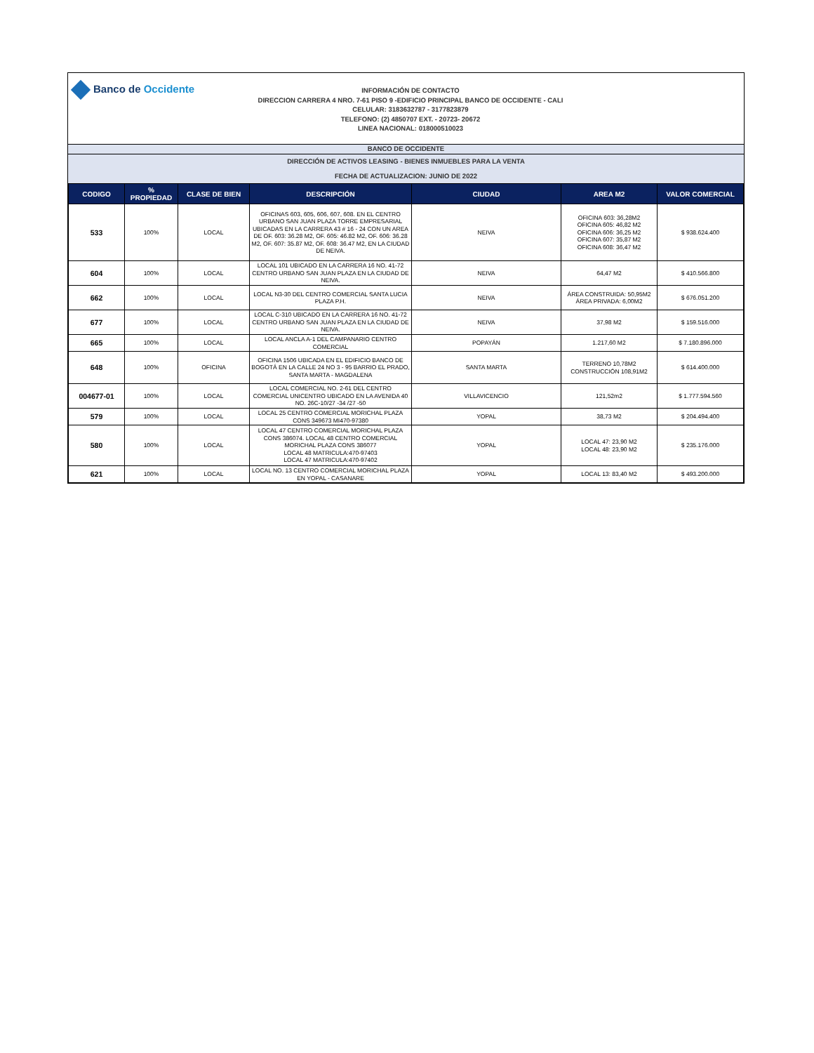Banco de Occidente
INFORMACIÓN DE CONTACTO
DIRECCION CARRERA 4 NRO. 7-61 PISO 9 -EDIFICIO PRINCIPAL BANCO DE OCCIDENTE - CALI
CELULAR: 3183632787 - 3177823879
TELEFONO: (2) 4850707 EXT. - 20723- 20672
LINEA NACIONAL: 018000510023
BANCO DE OCCIDENTE
DIRECCIÓN DE ACTIVOS LEASING - BIENES INMUEBLES PARA LA VENTA
FECHA DE ACTUALIZACION: JUNIO DE 2022
| CODIGO | % PROPIEDAD | CLASE DE BIEN | DESCRIPCIÓN | CIUDAD | AREA M2 | VALOR COMERCIAL |
| --- | --- | --- | --- | --- | --- | --- |
| 533 | 100% | LOCAL | OFICINAS 603, 605, 606, 607, 608. EN EL CENTRO URBANO SAN JUAN PLAZA TORRE EMPRESARIAL UBICADAS EN LA CARRERA 43 # 16 - 24 CON UN AREA DE OF. 603: 36.28 M2, OF. 605: 46.82 M2, OF. 606: 36.28 M2, OF. 607: 35.87 M2, OF. 608: 36.47 M2, EN LA CIUDAD DE NEIVA. | NEIVA | OFICINA 603: 36,28M2 OFICINA 605: 46,82 M2 OFICINA 606: 36,25 M2 OFICINA 607: 35,87 M2 OFICINA 608: 36,47 M2 | $ 938.624.400 |
| 604 | 100% | LOCAL | LOCAL 101 UBICADO EN LA CARRERA 16 NO. 41-72 CENTRO URBANO SAN JUAN PLAZA EN LA CIUDAD DE NEIVA. | NEIVA | 64,47 M2 | $ 410.566.800 |
| 662 | 100% | LOCAL | LOCAL N3-30 DEL CENTRO COMERCIAL SANTA LUCIA PLAZA P.H. | NEIVA | ÁREA CONSTRUIDA: 50,95M2 ÁREA PRIVADA: 6,00M2 | $ 676.051.200 |
| 677 | 100% | LOCAL | LOCAL C-310 UBICADO EN LA CARRERA 16 NO. 41-72 CENTRO URBANO SAN JUAN PLAZA EN LA CIUDAD DE NEIVA. | NEIVA | 37,98 M2 | $ 159.516.000 |
| 665 | 100% | LOCAL | LOCAL ANCLA A-1 DEL CAMPANARIO CENTRO COMERCIAL | POPAYÁN | 1.217,60 M2 | $ 7.180.896.000 |
| 648 | 100% | OFICINA | OFICINA 1506 UBICADA EN EL EDIFICIO BANCO DE BOGOTÁ EN LA CALLE 24 NO 3 - 95 BARRIO EL PRADO, SANTA MARTA - MAGDALENA | SANTA MARTA | TERRENO 10,78M2 CONSTRUCCIÓN 108,91M2 | $ 614.400.000 |
| 004677-01 | 100% | LOCAL | LOCAL COMERCIAL NO. 2-61 DEL CENTRO COMERCIAL UNICENTRO UBICADO EN LA AVENIDA 40 NO. 26C-10/27 -34 /27 -50 | VILLAVICENCIO | 121,52m2 | $ 1.777.594.560 |
| 579 | 100% | LOCAL | LOCAL 25 CENTRO COMERCIAL MORICHAL PLAZA CONS 349673 MI470-97380 | YOPAL | 38,73 M2 | $ 204.494.400 |
| 580 | 100% | LOCAL | LOCAL 47 CENTRO COMERCIAL MORICHAL PLAZA CONS 386074. LOCAL 48 CENTRO COMERCIAL MORICHAL PLAZA CONS 386077 LOCAL 48 MATRICULA:470-97403 LOCAL 47 MATRICULA:470-97402 | YOPAL | LOCAL 47: 23,90 M2 LOCAL 48: 23,90 M2 | $ 235.176.000 |
| 621 | 100% | LOCAL | LOCAL NO. 13 CENTRO COMERCIAL MORICHAL PLAZA EN YOPAL - CASANARE | YOPAL | LOCAL 13: 83,40 M2 | $ 493.200.000 |